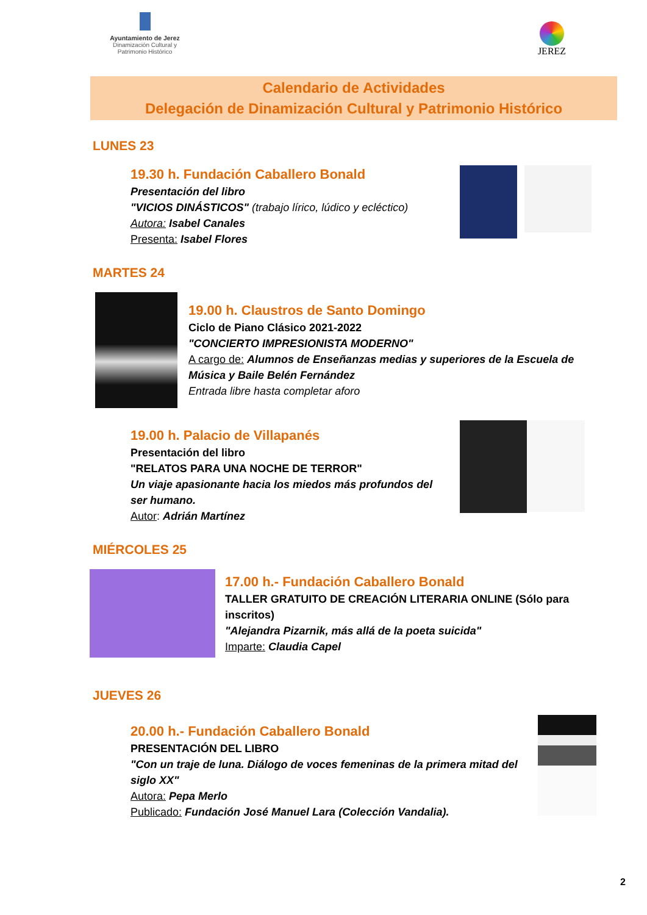Ayuntamiento de Jerez
Dinamización Cultural y
Patrimonio Histórico
JEREZ
Calendario de Actividades
Delegación de Dinamización Cultural y Patrimonio Histórico
LUNES 23
19.30 h. Fundación Caballero Bonald
Presentación del libro
"VICIOS DINÁSTICOS" (trabajo lírico, lúdico y ecléctico)
Autora: Isabel Canales
Presenta: Isabel Flores
MARTES 24
19.00 h. Claustros de Santo Domingo
Ciclo de Piano Clásico 2021-2022
"CONCIERTO IMPRESIONISTA MODERNO"
A cargo de: Alumnos de Enseñanzas medias y superiores de la Escuela de Música y Baile Belén Fernández
Entrada libre hasta completar aforo
19.00 h. Palacio de Villapanés
Presentación del libro
"RELATOS PARA UNA NOCHE DE TERROR"
Un viaje apasionante hacia los miedos más profundos del ser humano.
Autor: Adrián Martínez
MIÉRCOLES 25
17.00 h.- Fundación Caballero Bonald
TALLER GRATUITO DE CREACIÓN LITERARIA ONLINE (Sólo para inscritos)
"Alejandra Pizarnik, más allá de la poeta suicida"
Imparte: Claudia Capel
JUEVES 26
20.00 h.- Fundación Caballero Bonald
PRESENTACIÓN DEL LIBRO
"Con un traje de luna. Diálogo de voces femeninas de la primera mitad del siglo XX"
Autora: Pepa Merlo
Publicado: Fundación José Manuel Lara (Colección Vandalia).
2